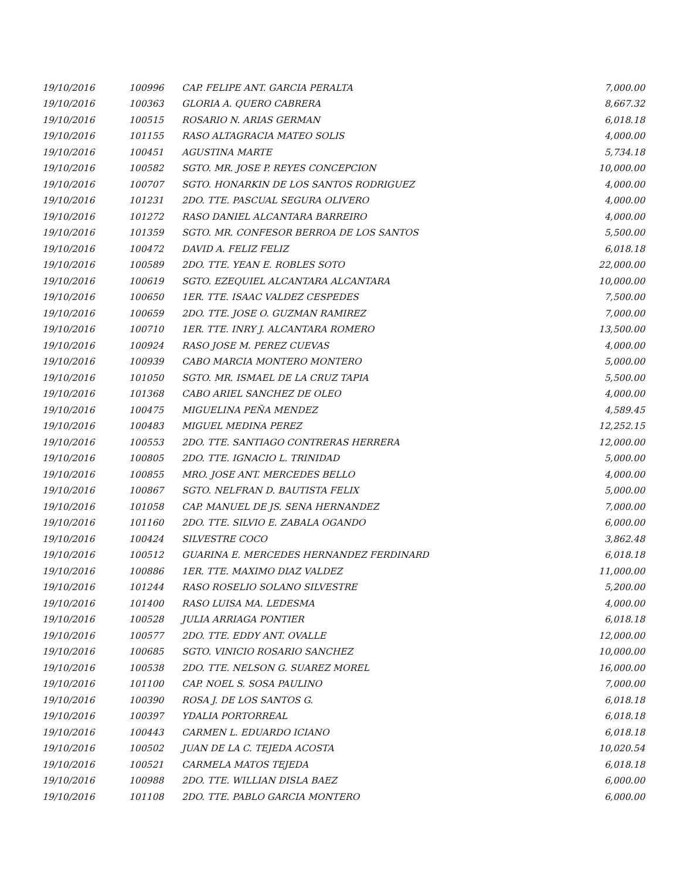| 19/10/2016 | 100996 | CAP. FELIPE ANT. GARCIA PERALTA | 7,000.00 |
| 19/10/2016 | 100363 | GLORIA A. QUERO CABRERA | 8,667.32 |
| 19/10/2016 | 100515 | ROSARIO N. ARIAS GERMAN | 6,018.18 |
| 19/10/2016 | 101155 | RASO ALTAGRACIA MATEO SOLIS | 4,000.00 |
| 19/10/2016 | 100451 | AGUSTINA MARTE | 5,734.18 |
| 19/10/2016 | 100582 | SGTO. MR. JOSE P. REYES CONCEPCION | 10,000.00 |
| 19/10/2016 | 100707 | SGTO. HONARKIN DE LOS SANTOS RODRIGUEZ | 4,000.00 |
| 19/10/2016 | 101231 | 2DO. TTE. PASCUAL SEGURA OLIVERO | 4,000.00 |
| 19/10/2016 | 101272 | RASO DANIEL ALCANTARA BARREIRO | 4,000.00 |
| 19/10/2016 | 101359 | SGTO. MR. CONFESOR BERROA DE LOS SANTOS | 5,500.00 |
| 19/10/2016 | 100472 | DAVID A. FELIZ FELIZ | 6,018.18 |
| 19/10/2016 | 100589 | 2DO. TTE. YEAN E. ROBLES SOTO | 22,000.00 |
| 19/10/2016 | 100619 | SGTO. EZEQUIEL ALCANTARA ALCANTARA | 10,000.00 |
| 19/10/2016 | 100650 | 1ER. TTE. ISAAC VALDEZ CESPEDES | 7,500.00 |
| 19/10/2016 | 100659 | 2DO. TTE. JOSE O. GUZMAN RAMIREZ | 7,000.00 |
| 19/10/2016 | 100710 | 1ER. TTE. INRY J. ALCANTARA ROMERO | 13,500.00 |
| 19/10/2016 | 100924 | RASO JOSE M. PEREZ CUEVAS | 4,000.00 |
| 19/10/2016 | 100939 | CABO MARCIA MONTERO MONTERO | 5,000.00 |
| 19/10/2016 | 101050 | SGTO. MR. ISMAEL DE LA CRUZ TAPIA | 5,500.00 |
| 19/10/2016 | 101368 | CABO ARIEL SANCHEZ DE OLEO | 4,000.00 |
| 19/10/2016 | 100475 | MIGUELINA PEÑA MENDEZ | 4,589.45 |
| 19/10/2016 | 100483 | MIGUEL MEDINA PEREZ | 12,252.15 |
| 19/10/2016 | 100553 | 2DO. TTE. SANTIAGO CONTRERAS HERRERA | 12,000.00 |
| 19/10/2016 | 100805 | 2DO. TTE. IGNACIO L. TRINIDAD | 5,000.00 |
| 19/10/2016 | 100855 | MRO. JOSE ANT. MERCEDES BELLO | 4,000.00 |
| 19/10/2016 | 100867 | SGTO. NELFRAN D. BAUTISTA FELIX | 5,000.00 |
| 19/10/2016 | 101058 | CAP. MANUEL DE JS. SENA HERNANDEZ | 7,000.00 |
| 19/10/2016 | 101160 | 2DO. TTE. SILVIO E. ZABALA OGANDO | 6,000.00 |
| 19/10/2016 | 100424 | SILVESTRE COCO | 3,862.48 |
| 19/10/2016 | 100512 | GUARINA E. MERCEDES HERNANDEZ FERDINARD | 6,018.18 |
| 19/10/2016 | 100886 | 1ER. TTE. MAXIMO DIAZ VALDEZ | 11,000.00 |
| 19/10/2016 | 101244 | RASO ROSELIO SOLANO SILVESTRE | 5,200.00 |
| 19/10/2016 | 101400 | RASO LUISA MA. LEDESMA | 4,000.00 |
| 19/10/2016 | 100528 | JULIA ARRIAGA PONTIER | 6,018.18 |
| 19/10/2016 | 100577 | 2DO. TTE. EDDY ANT. OVALLE | 12,000.00 |
| 19/10/2016 | 100685 | SGTO. VINICIO ROSARIO SANCHEZ | 10,000.00 |
| 19/10/2016 | 100538 | 2DO. TTE. NELSON G. SUAREZ MOREL | 16,000.00 |
| 19/10/2016 | 101100 | CAP. NOEL S. SOSA PAULINO | 7,000.00 |
| 19/10/2016 | 100390 | ROSA J. DE LOS SANTOS G. | 6,018.18 |
| 19/10/2016 | 100397 | YDALIA PORTORREAL | 6,018.18 |
| 19/10/2016 | 100443 | CARMEN L. EDUARDO ICIANO | 6,018.18 |
| 19/10/2016 | 100502 | JUAN DE LA C. TEJEDA ACOSTA | 10,020.54 |
| 19/10/2016 | 100521 | CARMELA MATOS TEJEDA | 6,018.18 |
| 19/10/2016 | 100988 | 2DO. TTE. WILLIAN DISLA BAEZ | 6,000.00 |
| 19/10/2016 | 101108 | 2DO. TTE. PABLO GARCIA MONTERO | 6,000.00 |